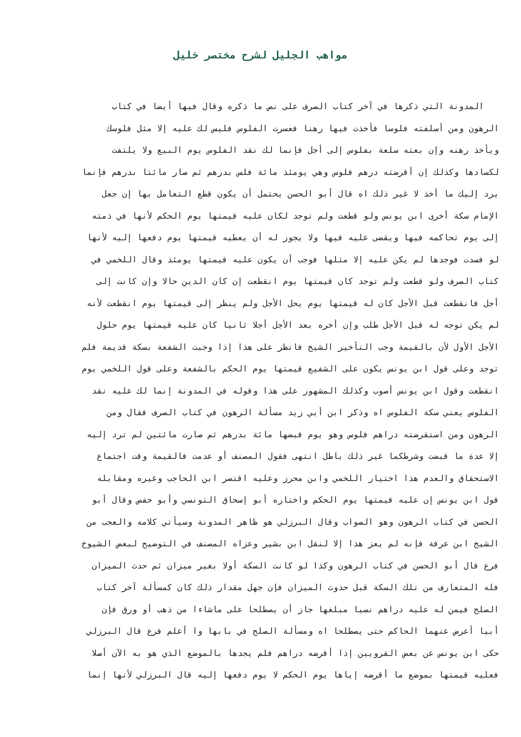مواهب الجليل لشرح مختصر خليل
المدونة التي ذكرها في آخر كتاب الصرف على نص ما ذكره وقال فيها أيضا في كتاب
الرهون ومن أسلفته فلوسا فأخذت فيها رهنا فعسرت الفلوس فليس لك عليه إلا مثل فلوسك
ويأخذ رهنه وإن بعته سلعة بفلوس إلى أجل فإنما لك نقد الفلوس يوم البيع ولا يلتفت
لكسادها وكذلك إن أقرضته درهم فلوس وهي يومئذ مائة فلس بدرهم ثم صار مائتا بدرهم فإنما
يرد إليك ما أخذ لا غير ذلك اه قال أبو الحسن يحتمل أن يكون قطع التعامل بها إن جعل
الإمام سكة أخرى ابن يونس ولو قطعت ولم توجد لكان عليه قيمتها يوم الحكم لأنها في ذمته
إلى يوم تحاكمه فيها ويقضى عليه فيها ولا يجوز له أن يعطيه قيمتها يوم دفعها إليه لأنها
لو فسدت فوجدها لم يكن عليه إلا مثلها فوجب أن يكون عليه قيمتها يومئذ وقال اللخمي في
كتاب الصرف ولو قطعت ولم توجد كان قيمتها يوم انقطعت إن كان الدين حالا وإن كانت إلى
أجل فانقطعت قبل الأجل كان له قيمتها يوم يحل الأجل ولم ينظر إلى قيمتها يوم انقطعت لأنه
لم يكن توجه له قبل الأجل طلب وإن أخره بعد الأجل أجلا ثانيا كان عليه قيمتها يوم حلول
الأجل الأول لأن بالقيمة وجب التأخير الشيخ فانظر على هذا إذا وجبت الشفعة بسكة قديمة فلم
توجد وعلى قول ابن يونس يكون على الشفيع قيمتها يوم الحكم بالشفعة وعلى قول اللخمي يوم
انقطعت وقول ابن يونس أصوب وكذلك المشهور على هذا وقوله في المدونة إنما لك عليه نقد
الفلوس يعني سكة الفلوس اه وذكر ابن أبي زيد مسألة الرهون في كتاب الصرف فقال ومن
الرهون ومن استقرضته دراهم فلوس وهو يوم قبضها مائة بدرهم ثم صارت مائتين لم ترد إليه
إلا عدة ما قبضت وشرطكما غير ذلك باطل انتهى فقول المصنف أو عدمت فالقيمة وقت اجتماع
الاستحقاق والعدم هذا اختيار اللخمي وابن محرز وعليه اقتصر ابن الحاجب وغيره ومقابله
قول ابن يونس إن عليه قيمتها يوم الحكم واختاره أبو إسحاق التونسي وأبو حفص وقال أبو
الحسن في كتاب الرهون وهو الصواب وقال البرزلي هو ظاهر المدونة وسيأتي كلامه والعجب من
الشيخ ابن عرفة فإنه لم يعز هذا إلا لنقل ابن بشير وعزاه المصنف في التوضيح لبعض الشيوخ
فرع قال أبو الحسن في كتاب الرهون وكذا لو كانت السكة أولا بغير ميزان ثم حدث الميزان
فله المتعارف من تلك السكة قبل حدوث الميزان فإن جهل مقدار ذلك كان كمسألة آخر كتاب
الصلح فيمن له عليه دراهم نسيا مبلغها جاز أن يصطلحا على ماشاءا من ذهب أو ورق فإن
أبيا أعرض عنهما الحاكم حتى يصطلحا اه ومسألة الصلح في بابها وا أعلم فرع قال البرزلي
حكى ابن يونس عن بعض القرويين إذا أقرضه دراهم فلم يجدها بالموضع الذي هو به الآن أصلا
فعليه قيمتها بموضع ما أقرضه إياها يوم الحكم لا يوم دفعها إليه قال البرزلي لأنها إنما